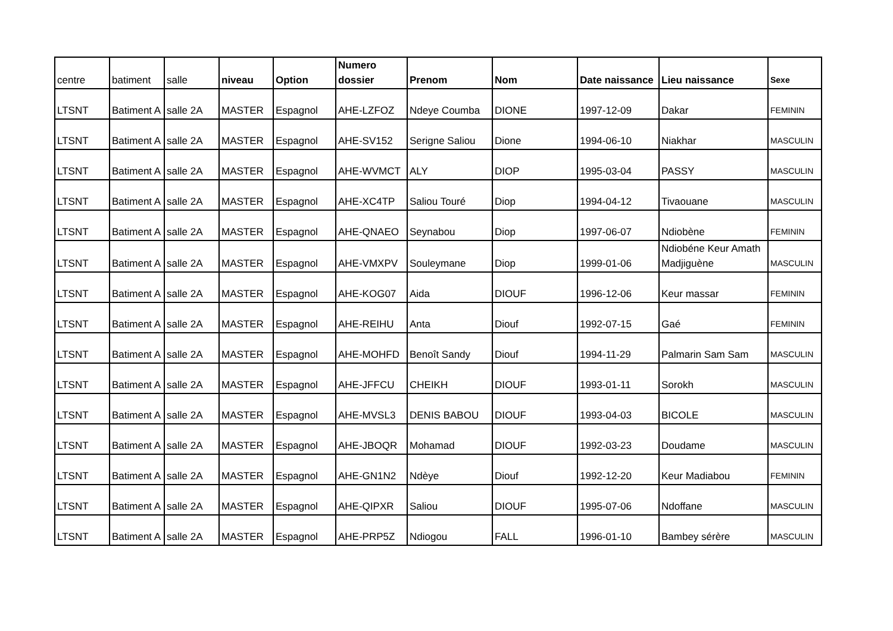| centre | batiment | salle | niveau | Option | Numero dossier | Prenom | Nom | Date naissance | Lieu naissance | Sexe |
| --- | --- | --- | --- | --- | --- | --- | --- | --- | --- | --- |
| LTSNT | Batiment A | salle 2A | MASTER | Espagnol | AHE-LZFOZ | Ndeye Coumba | DIONE | 1997-12-09 | Dakar | FEMININ |
| LTSNT | Batiment A | salle 2A | MASTER | Espagnol | AHE-SV152 | Serigne Saliou | Dione | 1994-06-10 | Niakhar | MASCULIN |
| LTSNT | Batiment A | salle 2A | MASTER | Espagnol | AHE-WVMCT | ALY | DIOP | 1995-03-04 | PASSY | MASCULIN |
| LTSNT | Batiment A | salle 2A | MASTER | Espagnol | AHE-XC4TP | Saliou Touré | Diop | 1994-04-12 | Tivaouane | MASCULIN |
| LTSNT | Batiment A | salle 2A | MASTER | Espagnol | AHE-QNAEO | Seynabou | Diop | 1997-06-07 | Ndiobène | FEMININ |
| LTSNT | Batiment A | salle 2A | MASTER | Espagnol | AHE-VMXPV | Souleymane | Diop | 1999-01-06 | Ndiobéne Keur Amath Madjiguène | MASCULIN |
| LTSNT | Batiment A | salle 2A | MASTER | Espagnol | AHE-KOG07 | Aida | DIOUF | 1996-12-06 | Keur massar | FEMININ |
| LTSNT | Batiment A | salle 2A | MASTER | Espagnol | AHE-REIHU | Anta | Diouf | 1992-07-15 | Gaé | FEMININ |
| LTSNT | Batiment A | salle 2A | MASTER | Espagnol | AHE-MOHFD | Benoît Sandy | Diouf | 1994-11-29 | Palmarin Sam Sam | MASCULIN |
| LTSNT | Batiment A | salle 2A | MASTER | Espagnol | AHE-JFFCU | CHEIKH | DIOUF | 1993-01-11 | Sorokh | MASCULIN |
| LTSNT | Batiment A | salle 2A | MASTER | Espagnol | AHE-MVSL3 | DENIS BABOU | DIOUF | 1993-04-03 | BICOLE | MASCULIN |
| LTSNT | Batiment A | salle 2A | MASTER | Espagnol | AHE-JBOQR | Mohamad | DIOUF | 1992-03-23 | Doudame | MASCULIN |
| LTSNT | Batiment A | salle 2A | MASTER | Espagnol | AHE-GN1N2 | Ndèye | Diouf | 1992-12-20 | Keur Madiabou | FEMININ |
| LTSNT | Batiment A | salle 2A | MASTER | Espagnol | AHE-QIPXR | Saliou | DIOUF | 1995-07-06 | Ndoffane | MASCULIN |
| LTSNT | Batiment A | salle 2A | MASTER | Espagnol | AHE-PRP5Z | Ndiogou | FALL | 1996-01-10 | Bambey sérère | MASCULIN |